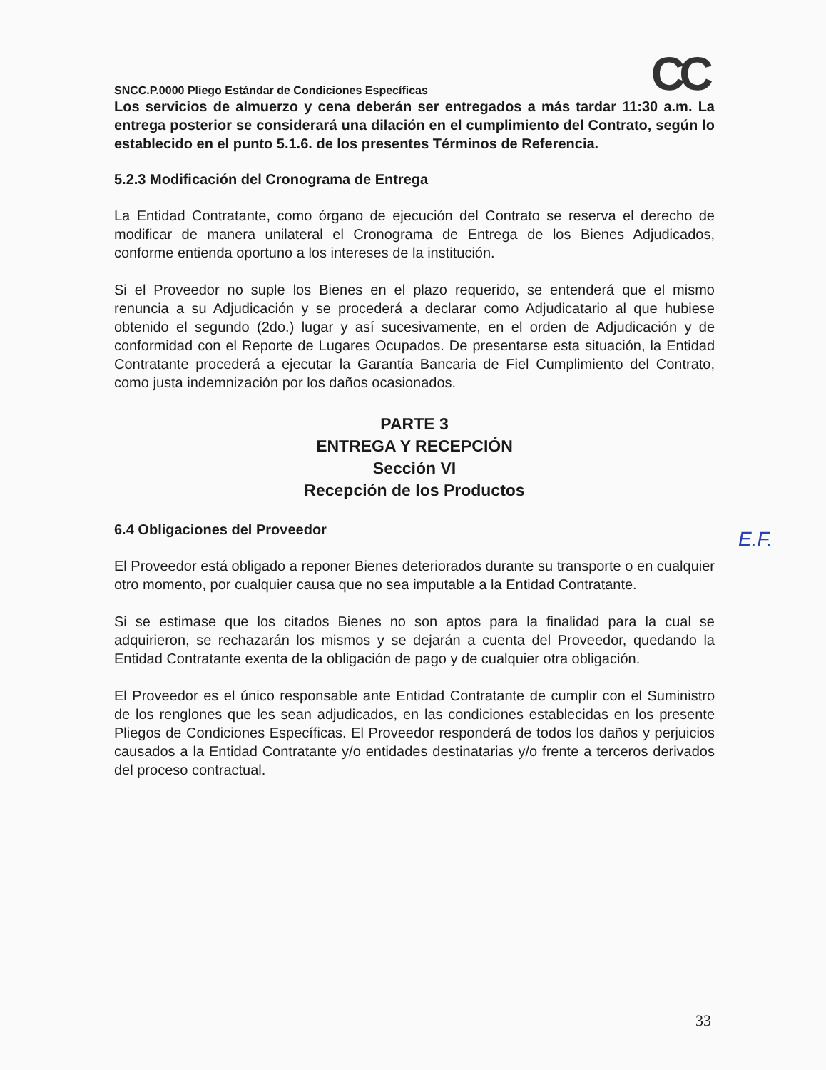SNCC.P.0000 Pliego Estándar de Condiciones Específicas CC
Los servicios de almuerzo y cena deberán ser entregados a más tardar 11:30 a.m. La entrega posterior se considerará una dilación en el cumplimiento del Contrato, según lo establecido en el punto 5.1.6. de los presentes Términos de Referencia.
5.2.3 Modificación del Cronograma de Entrega
La Entidad Contratante, como órgano de ejecución del Contrato se reserva el derecho de modificar de manera unilateral el Cronograma de Entrega de los Bienes Adjudicados, conforme entienda oportuno a los intereses de la institución.
Si el Proveedor no suple los Bienes en el plazo requerido, se entenderá que el mismo renuncia a su Adjudicación y se procederá a declarar como Adjudicatario al que hubiese obtenido el segundo (2do.) lugar y así sucesivamente, en el orden de Adjudicación y de conformidad con el Reporte de Lugares Ocupados. De presentarse esta situación, la Entidad Contratante procederá a ejecutar la Garantía Bancaria de Fiel Cumplimiento del Contrato, como justa indemnización por los daños ocasionados.
PARTE 3
ENTREGA Y RECEPCIÓN
Sección VI
Recepción de los Productos
6.4 Obligaciones del Proveedor
El Proveedor está obligado a reponer Bienes deteriorados durante su transporte o en cualquier otro momento, por cualquier causa que no sea imputable a la Entidad Contratante.
Si se estimase que los citados Bienes no son aptos para la finalidad para la cual se adquirieron, se rechazarán los mismos y se dejarán a cuenta del Proveedor, quedando la Entidad Contratante exenta de la obligación de pago y de cualquier otra obligación.
El Proveedor es el único responsable ante Entidad Contratante de cumplir con el Suministro de los renglones que les sean adjudicados, en las condiciones establecidas en los presente Pliegos de Condiciones Específicas. El Proveedor responderá de todos los daños y perjuicios causados a la Entidad Contratante y/o entidades destinatarias y/o frente a terceros derivados del proceso contractual.
E.F.
33